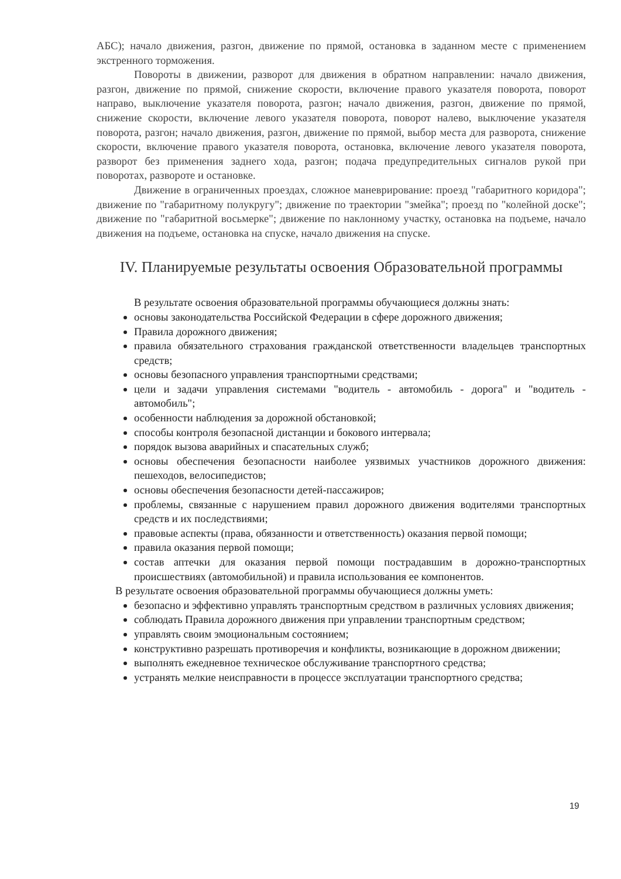АБС); начало движения, разгон, движение по прямой, остановка в заданном месте с применением экстренного торможения.
Повороты в движении, разворот для движения в обратном направлении: начало движения, разгон, движение по прямой, снижение скорости, включение правого указателя поворота, поворот направо, выключение указателя поворота, разгон; начало движения, разгон, движение по прямой, снижение скорости, включение левого указателя поворота, поворот налево, выключение указателя поворота, разгон; начало движения, разгон, движение по прямой, выбор места для разворота, снижение скорости, включение правого указателя поворота, остановка, включение левого указателя поворота, разворот без применения заднего хода, разгон; подача предупредительных сигналов рукой при поворотах, развороте и остановке.
Движение в ограниченных проездах, сложное маневрирование: проезд "габаритного коридора"; движение по "габаритному полукругу"; движение по траектории "змейка"; проезд по "колейной доске"; движение по "габаритной восьмерке"; движение по наклонному участку, остановка на подъеме, начало движения на подъеме, остановка на спуске, начало движения на спуске.
IV. Планируемые результаты освоения Образовательной программы
В результате освоения образовательной программы обучающиеся должны знать:
основы законодательства Российской Федерации в сфере дорожного движения;
Правила дорожного движения;
правила обязательного страхования гражданской ответственности владельцев транспортных средств;
основы безопасного управления транспортными средствами;
цели и задачи управления системами "водитель - автомобиль - дорога" и "водитель - автомобиль";
особенности наблюдения за дорожной обстановкой;
способы контроля безопасной дистанции и бокового интервала;
порядок вызова аварийных и спасательных служб;
основы обеспечения безопасности наиболее уязвимых участников дорожного движения: пешеходов, велосипедистов;
основы обеспечения безопасности детей-пассажиров;
проблемы, связанные с нарушением правил дорожного движения водителями транспортных средств и их последствиями;
правовые аспекты (права, обязанности и ответственность) оказания первой помощи;
правила оказания первой помощи;
состав аптечки для оказания первой помощи пострадавшим в дорожно-транспортных происшествиях (автомобильной) и правила использования ее компонентов.
В результате освоения образовательной программы обучающиеся должны уметь:
безопасно и эффективно управлять транспортным средством в различных условиях движения;
соблюдать Правила дорожного движения при управлении транспортным средством;
управлять своим эмоциональным состоянием;
конструктивно разрешать противоречия и конфликты, возникающие в дорожном движении;
выполнять ежедневное техническое обслуживание транспортного средства;
устранять мелкие неисправности в процессе эксплуатации транспортного средства;
19